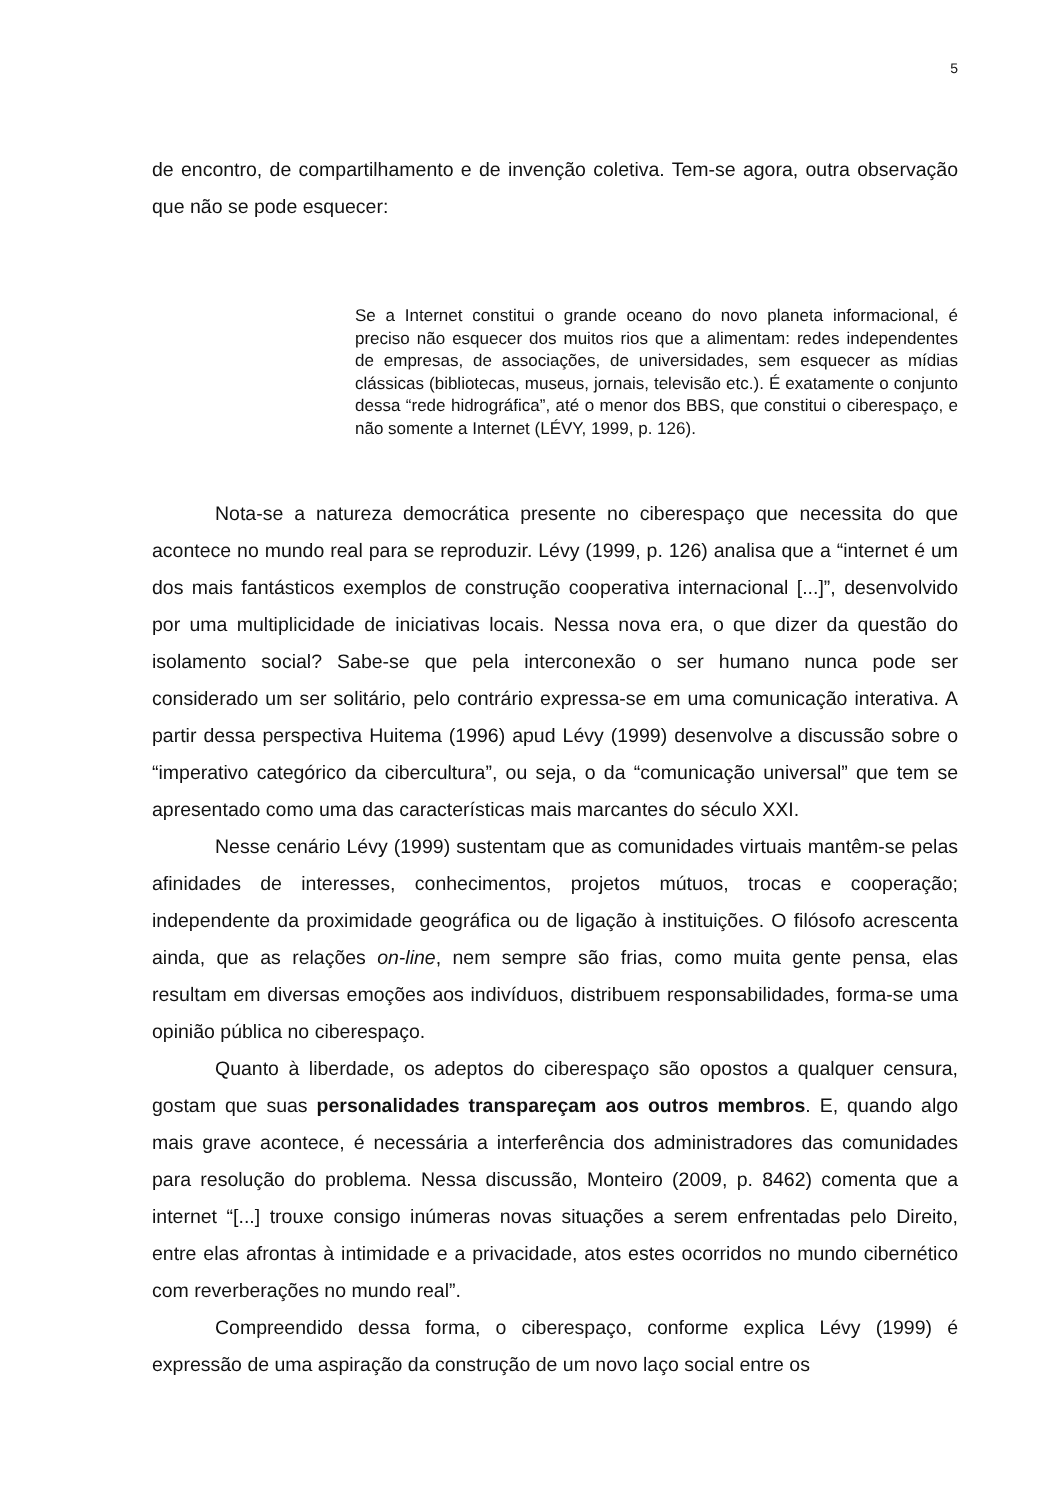5
de encontro, de compartilhamento e de invenção coletiva. Tem-se agora, outra observação que não se pode esquecer:
Se a Internet constitui o grande oceano do novo planeta informacional, é preciso não esquecer dos muitos rios que a alimentam: redes independentes de empresas, de associações, de universidades, sem esquecer as mídias clássicas (bibliotecas, museus, jornais, televisão etc.). É exatamente o conjunto dessa “rede hidrográfica”, até o menor dos BBS, que constitui o ciberespaço, e não somente a Internet (LÉVY, 1999, p. 126).
Nota-se a natureza democrática presente no ciberespaço que necessita do que acontece no mundo real para se reproduzir. Lévy (1999, p. 126) analisa que a “internet é um dos mais fantásticos exemplos de construção cooperativa internacional [...]”, desenvolvido por uma multiplicidade de iniciativas locais. Nessa nova era, o que dizer da questão do isolamento social? Sabe-se que pela interconexão o ser humano nunca pode ser considerado um ser solitário, pelo contrário expressa-se em uma comunicação interativa. A partir dessa perspectiva Huitema (1996) apud Lévy (1999) desenvolve a discussão sobre o “imperativo categórico da cibercultura”, ou seja, o da “comunicação universal” que tem se apresentado como uma das características mais marcantes do século XXI.
Nesse cenário Lévy (1999) sustentam que as comunidades virtuais mantêm-se pelas afinidades de interesses, conhecimentos, projetos mútuos, trocas e cooperação; independente da proximidade geográfica ou de ligação à instituições. O filósofo acrescenta ainda, que as relações on-line, nem sempre são frias, como muita gente pensa, elas resultam em diversas emoções aos indivíduos, distribuem responsabilidades, forma-se uma opinião pública no ciberespaço.
Quanto à liberdade, os adeptos do ciberespaço são opostos a qualquer censura, gostam que suas personalidades transpareçam aos outros membros. E, quando algo mais grave acontece, é necessária a interferência dos administradores das comunidades para resolução do problema. Nessa discussão, Monteiro (2009, p. 8462) comenta que a internet “[...] trouxe consigo inúmeras novas situações a serem enfrentadas pelo Direito, entre elas afrontas à intimidade e a privacidade, atos estes ocorridos no mundo cibernético com reverberações no mundo real”.
Compreendido dessa forma, o ciberespaço, conforme explica Lévy (1999) é expressão de uma aspiração da construção de um novo laço social entre os